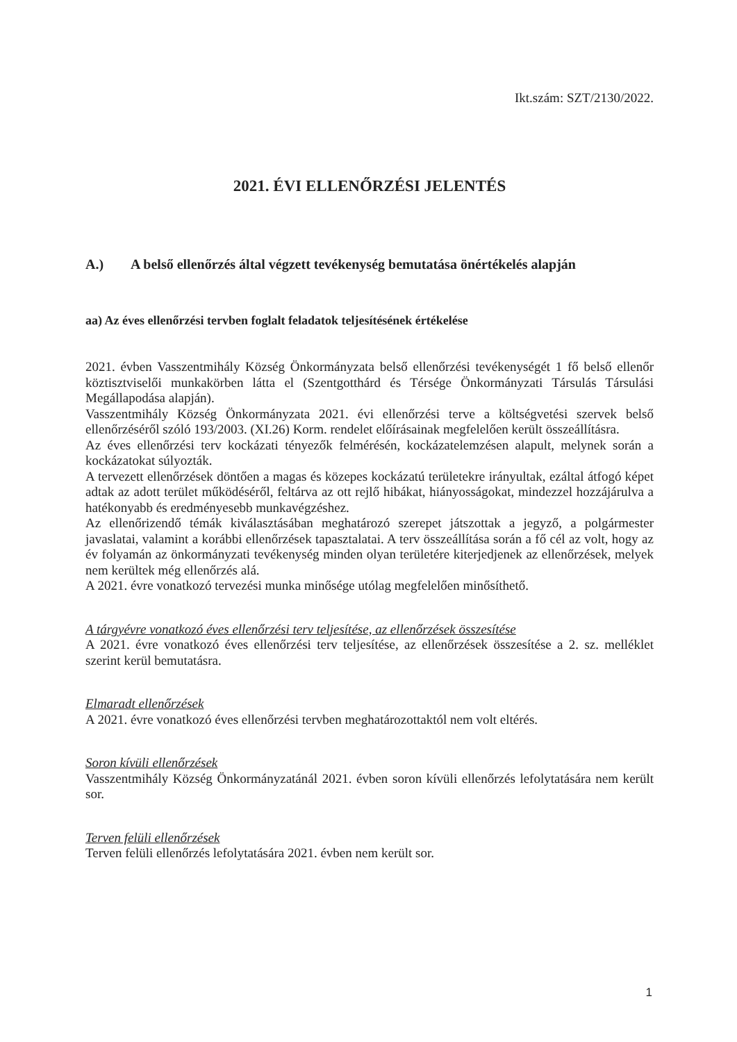Ikt.szám: SZT/2130/2022.
2021. ÉVI ELLENŐRZÉSI JELENTÉS
A.) A belső ellenőrzés által végzett tevékenység bemutatása önértékelés alapján
aa) Az éves ellenőrzési tervben foglalt feladatok teljesítésének értékelése
2021. évben Vasszentmihály Község Önkormányzata belső ellenőrzési tevékenységét 1 fő belső ellenőr köztisztviselői munkakörben látta el (Szentgotthárd és Térsége Önkormányzati Társulás Társulási Megállapodása alapján).
Vasszentmihály Község Önkormányzata 2021. évi ellenőrzési terve a költségvetési szervek belső ellenőrzéséről szóló 193/2003. (XI.26) Korm. rendelet előírásainak megfelelően került összeállításra.
Az éves ellenőrzési terv kockázati tényezők felmérésén, kockázatelemzésen alapult, melynek során a kockázatokat súlyozták.
A tervezett ellenőrzések döntően a magas és közepes kockázatú területekre irányultak, ezáltal átfogó képet adtak az adott terület működéséről, feltárva az ott rejlő hibákat, hiányosságokat, mindezzel hozzájárulva a hatékonyabb és eredményesebb munkavégzéshez.
Az ellenőrizendő témák kiválasztásában meghatározó szerepet játszottak a jegyző, a polgármester javaslatai, valamint a korábbi ellenőrzések tapasztalatai. A terv összeállítása során a fő cél az volt, hogy az év folyamán az önkormányzati tevékenység minden olyan területére kiterjedjenek az ellenőrzések, melyek nem kerültek még ellenőrzés alá.
A 2021. évre vonatkozó tervezési munka minősége utólag megfelelően minősíthető.
A tárgyévre vonatkozó éves ellenőrzési terv teljesítése, az ellenőrzések összesítése
A 2021. évre vonatkozó éves ellenőrzési terv teljesítése, az ellenőrzések összesítése a 2. sz. melléklet szerint kerül bemutatásra.
Elmaradt ellenőrzések
A 2021. évre vonatkozó éves ellenőrzési tervben meghatározottaktól nem volt eltérés.
Soron kívüli ellenőrzések
Vasszentmihály Község Önkormányzatánál 2021. évben soron kívüli ellenőrzés lefolytatására nem került sor.
Terven felüli ellenőrzések
Terven felüli ellenőrzés lefolytatására 2021. évben nem került sor.
1